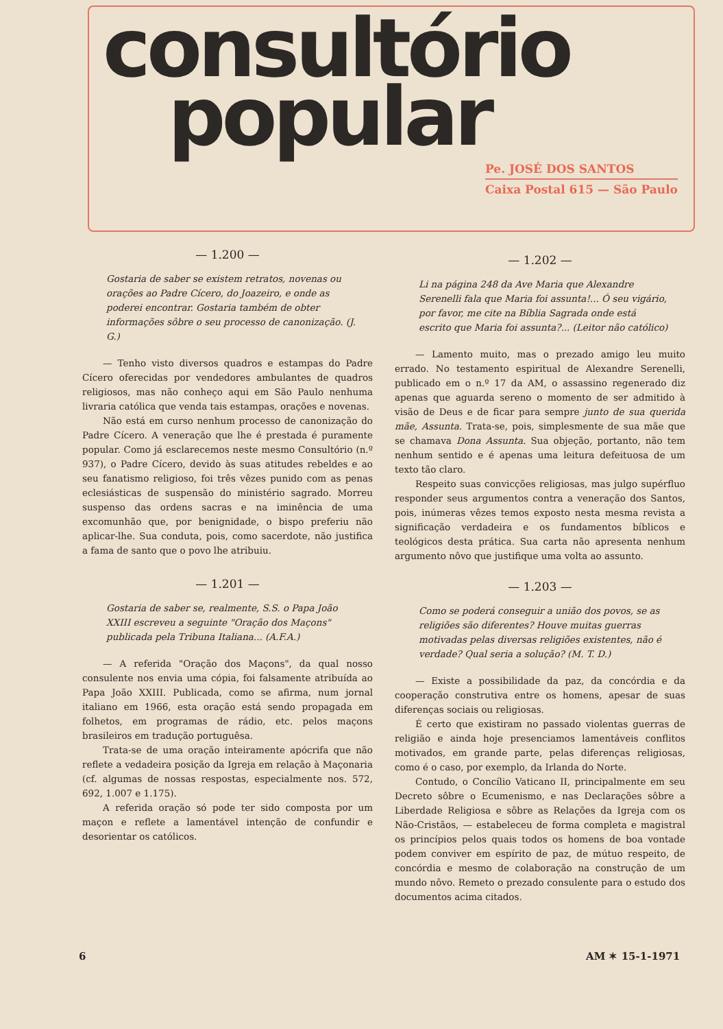consultório
popular
Pe. JOSÉ DOS SANTOS
Caixa Postal 615 — São Paulo
— 1.200 —
Gostaria de saber se existem retratos, novenas ou orações ao Padre Cícero, do Joazeiro, e onde as poderei encontrar. Gostaria também de obter informações sôbre o seu processo de canonização. (J. G.)
— Tenho visto diversos quadros e estampas do Padre Cícero oferecidas por vendedores ambulantes de quadros religiosos, mas não conheço aqui em São Paulo nenhuma livraria católica que venda tais estampas, orações e novenas.
Não está em curso nenhum processo de canonização do Padre Cícero. A veneração que lhe é prestada é puramente popular. Como já esclarecemos neste mesmo Consultório (n.º 937), o Padre Cícero, devido às suas atitudes rebeldes e ao seu fanatismo religioso, foi três vêzes punido com as penas eclesiásticas de suspensão do ministério sagrado. Morreu suspenso das ordens sacras e na iminência de uma excomunhão que, por benignidade, o bispo preferiu não aplicar-lhe. Sua conduta, pois, como sacerdote, não justifica a fama de santo que o povo lhe atribuiu.
— 1.201 —
Gostaria de saber se, realmente, S.S. o Papa João XXIII escreveu a seguinte "Oração dos Maçons" publicada pela Tribuna Italiana... (A.F.A.)
— A referida "Oração dos Maçons", da qual nosso consulente nos envia uma cópia, foi falsamente atribuída ao Papa João XXIII. Publicada, como se afirma, num jornal italiano em 1966, esta oração está sendo propagada em folhetos, em programas de rádio, etc. pelos maçons brasileiros em tradução portuguêsa.
Trata-se de uma oração inteiramente apócrifa que não reflete a vedadeira posição da Igreja em relação à Maçonaria (cf. algumas de nossas respostas, especialmente nos. 572, 692, 1.007 e 1.175).
A referida oração só pode ter sido composta por um maçon e reflete a lamentável intenção de confundir e desorientar os católicos.
— 1.202 —
Li na página 248 da Ave Maria que Alexandre Serenelli fala que Maria foi assunta!... Ó seu vigário, por favor, me cite na Bíblia Sagrada onde está escrito que Maria foi assunta?... (Leitor não católico)
— Lamento muito, mas o prezado amigo leu muito errado. No testamento espiritual de Alexandre Serenelli, publicado em o n.º 17 da AM, o assassino regenerado diz apenas que aguarda sereno o momento de ser admitido à visão de Deus e de ficar para sempre junto de sua querida mãe, Assunta. Trata-se, pois, simplesmente de sua mãe que se chamava Dona Assunta. Sua objeção, portanto, não tem nenhum sentido e é apenas uma leitura defeituosa de um texto tão claro.
Respeito suas convicções religiosas, mas julgo supérfluo responder seus argumentos contra a veneração dos Santos, pois, inúmeras vêzes temos exposto nesta mesma revista a significação verdadeira e os fundamentos bíblicos e teológicos desta prática. Sua carta não apresenta nenhum argumento nôvo que justifique uma volta ao assunto.
— 1.203 —
Como se poderá conseguir a união dos povos, se as religiões são diferentes? Houve muitas guerras motivadas pelas diversas religiões existentes, não é verdade? Qual seria a solução? (M. T. D.)
— Existe a possibilidade da paz, da concórdia e da cooperação construtiva entre os homens, apesar de suas diferenças sociais ou religiosas.
É certo que existiram no passado violentas guerras de religião e ainda hoje presenciamos lamentáveis conflitos motivados, em grande parte, pelas diferenças religiosas, como é o caso, por exemplo, da Irlanda do Norte.
Contudo, o Concílio Vaticano II, principalmente em seu Decreto sôbre o Ecumenismo, e nas Declarações sôbre a Liberdade Religiosa e sôbre as Relações da Igreja com os Não-Cristãos, — estabeleceu de forma completa e magistral os princípios pelos quais todos os homens de boa vontade podem conviver em espírito de paz, de mútuo respeito, de concórdia e mesmo de colaboração na construção de um mundo nôvo. Remeto o prezado consulente para o estudo dos documentos acima citados.
6 AM ✶ 15-1-1971